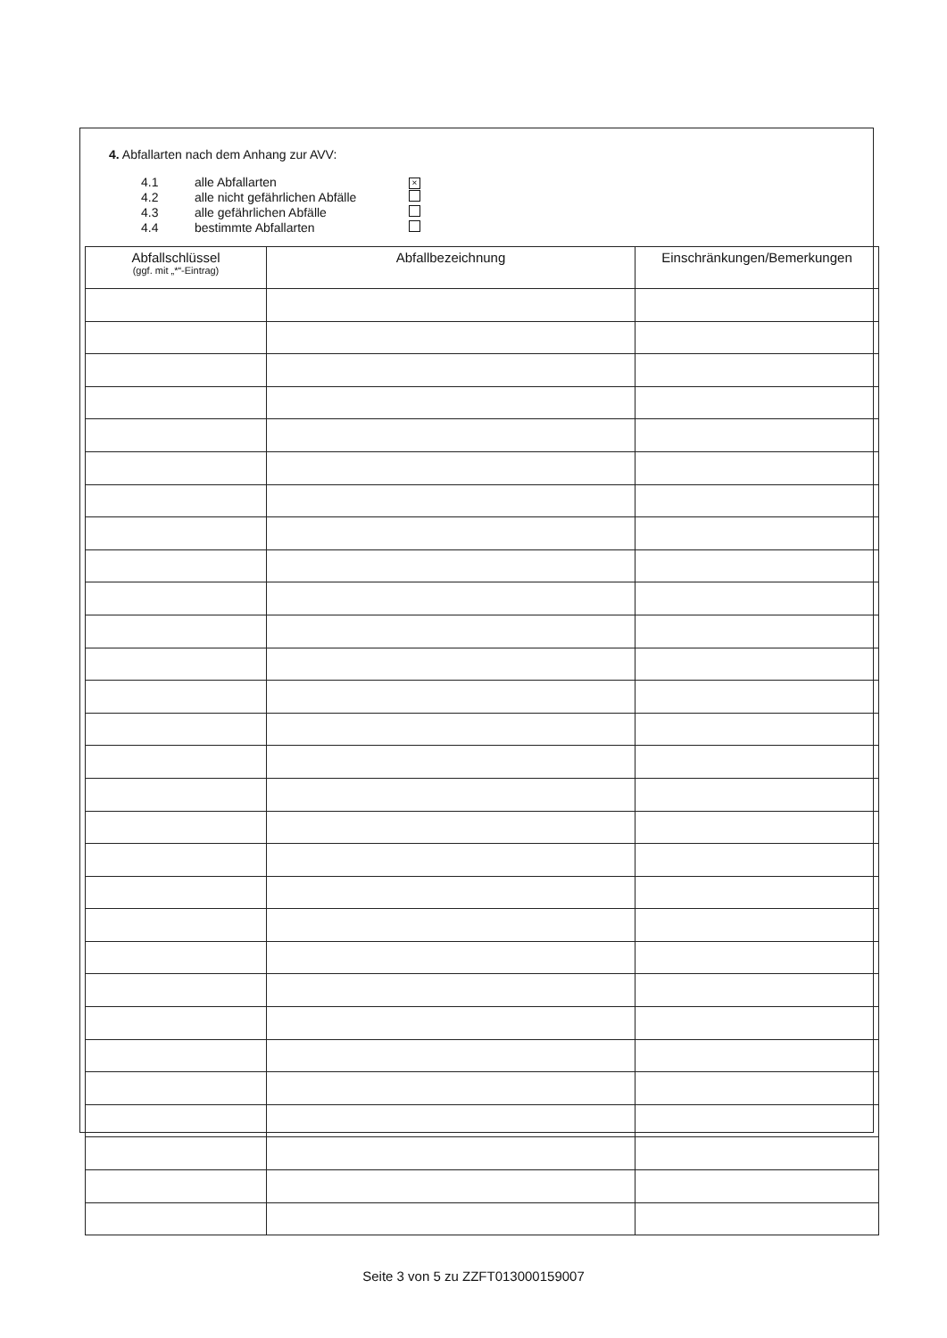4. Abfallarten nach dem Anhang zur AVV:
| 4.1 | alle Abfallarten | × |
| 4.2 | alle nicht gefährlichen Abfälle | |
| 4.3 | alle gefährlichen Abfälle | |
| 4.4 | bestimmte Abfallarten | |
| Abfallschlüssel (ggf. mit „*“-Eintrag) | Abfallbezeichnung | Einschränkungen/Bemerkungen |
| --- | --- | --- |
Seite 3 von 5 zu ZZFT013000159007